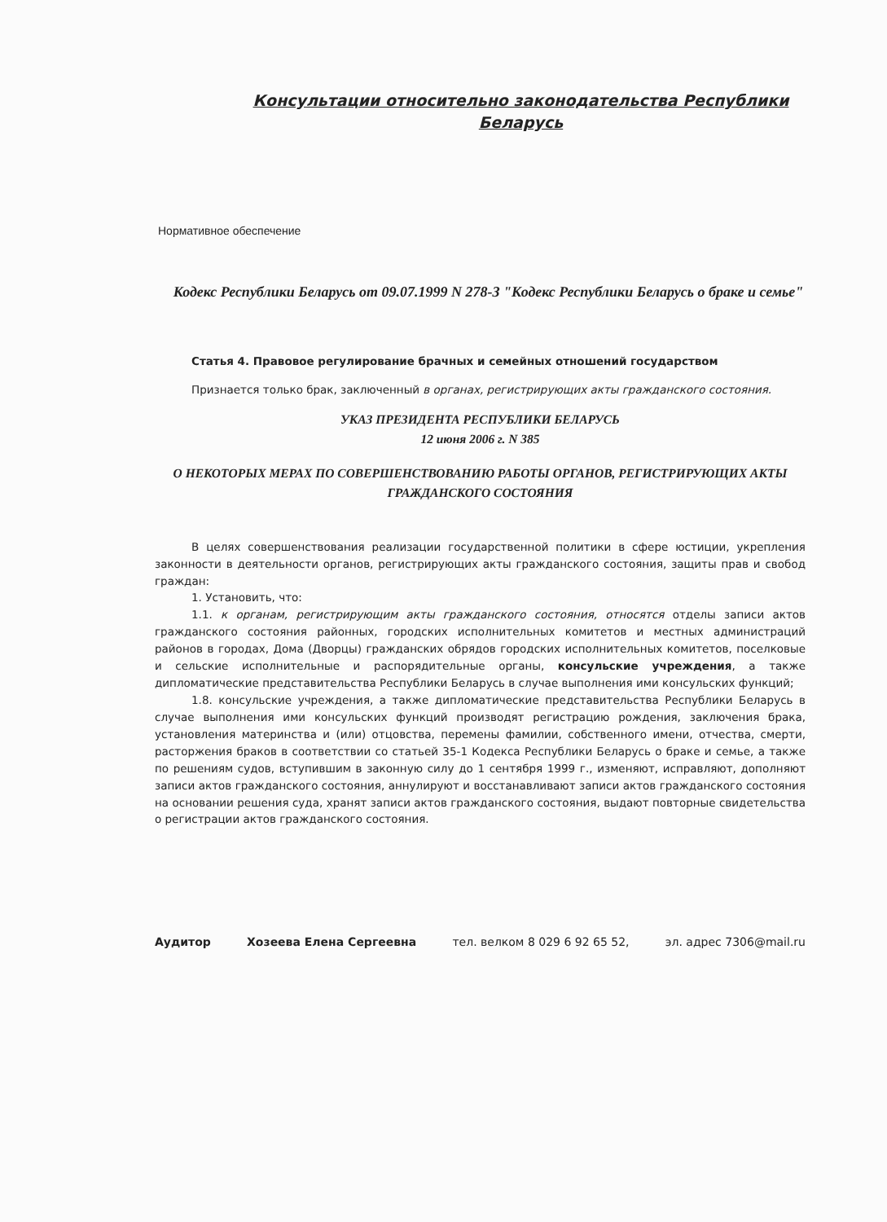Консультации относительно законодательства Республики Беларусь
Нормативное обеспечение
Кодекс Республики Беларусь от 09.07.1999 N 278-З "Кодекс Республики Беларусь о браке и семье"
Статья 4. Правовое регулирование брачных и семейных отношений государством
Признается только брак, заключенный в органах, регистрирующих акты гражданского состояния.
УКАЗ ПРЕЗИДЕНТА РЕСПУБЛИКИ БЕЛАРУСЬ
12 июня 2006 г. N 385
О НЕКОТОРЫХ МЕРАХ ПО СОВЕРШЕНСТВОВАНИЮ РАБОТЫ ОРГАНОВ, РЕГИСТРИРУЮЩИХ АКТЫ ГРАЖДАНСКОГО СОСТОЯНИЯ
В целях совершенствования реализации государственной политики в сфере юстиции, укрепления законности в деятельности органов, регистрирующих акты гражданского состояния, защиты прав и свобод граждан:
1. Установить, что:
1.1. к органам, регистрирующим акты гражданского состояния, относятся отделы записи актов гражданского состояния районных, городских исполнительных комитетов и местных администраций районов в городах, Дома (Дворцы) гражданских обрядов городских исполнительных комитетов, поселковые и сельские исполнительные и распорядительные органы, консульские учреждения, а также дипломатические представительства Республики Беларусь в случае выполнения ими консульских функций;
1.8. консульские учреждения, а также дипломатические представительства Республики Беларусь в случае выполнения ими консульских функций производят регистрацию рождения, заключения брака, установления материнства и (или) отцовства, перемены фамилии, собственного имени, отчества, смерти, расторжения браков в соответствии со статьей 35-1 Кодекса Республики Беларусь о браке и семье, а также по решениям судов, вступившим в законную силу до 1 сентября 1999 г., изменяют, исправляют, дополняют записи актов гражданского состояния, аннулируют и восстанавливают записи актов гражданского состояния на основании решения суда, хранят записи актов гражданского состояния, выдают повторные свидетельства о регистрации актов гражданского состояния.
Аудитор Хозеева Елена Сергеевна тел. велком 8 029 6 92 65 52, эл. адрес 7306@mail.ru